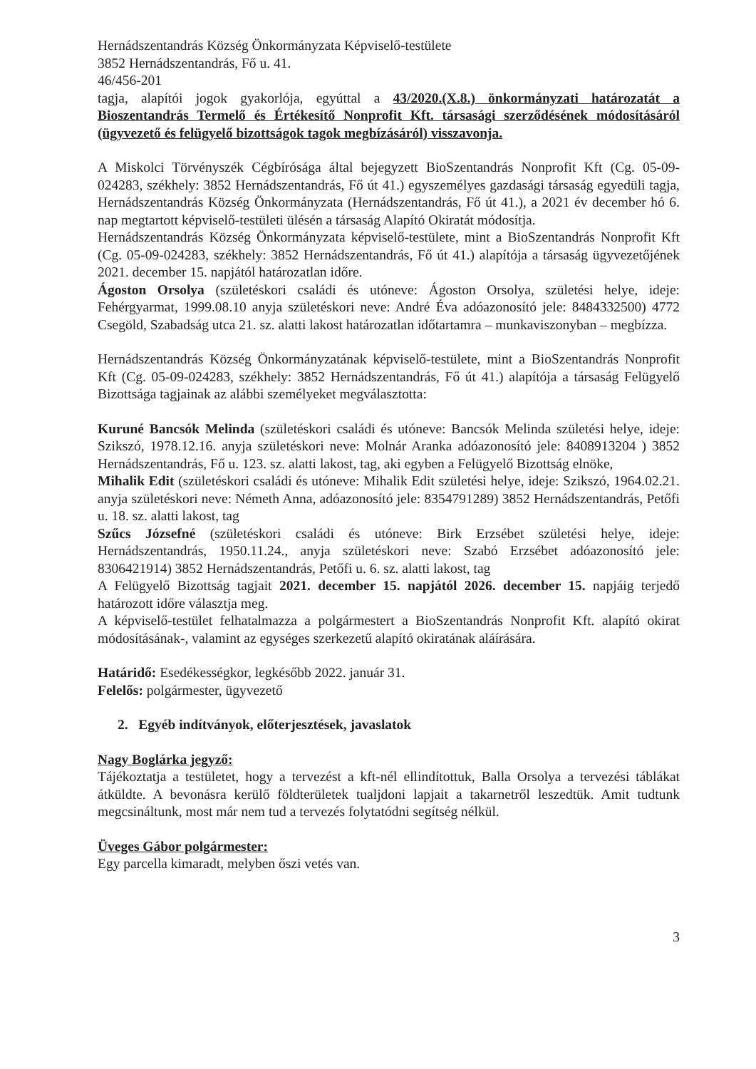Hernádszentandrás Község Önkormányzata Képviselő-testülete
3852 Hernádszentandrás, Fő u. 41.
46/456-201
tagja, alapítói jogok gyakorlója, egyúttal a 43/2020.(X.8.) önkormányzati határozatát a Bioszentandrás Termelő és Értékesítő Nonprofit Kft. társasági szerződésének módosításáról (ügyvezető és felügyelő bizottságok tagok megbízásáról) visszavonja.
A Miskolci Törvényszék Cégbírósága által bejegyzett BioSzentandrás Nonprofit Kft (Cg. 05-09-024283, székhely: 3852 Hernádszentandrás, Fő út 41.) egyszemélyes gazdasági társaság egyedüli tagja, Hernádszentandrás Község Önkormányzata (Hernádszentandrás, Fő út 41.), a 2021 év december hó 6. nap megtartott képviselő-testületi ülésén a társaság Alapító Okiratát módosítja.
Hernádszentandrás Község Önkormányzata képviselő-testülete, mint a BioSzentandrás Nonprofit Kft (Cg. 05-09-024283, székhely: 3852 Hernádszentandrás, Fő út 41.) alapítója a társaság ügyvezetőjének 2021. december 15. napjától határozatlan időre.
Ágoston Orsolya (születéskori családi és utóneve: Ágoston Orsolya, születési helye, ideje: Fehérgyarmat, 1999.08.10 anyja születéskori neve: André Éva adóazonosító jele: 8484332500) 4772 Csegöld, Szabadság utca 21. sz. alatti lakost határozatlan időtartamra – munkaviszonyban – megbízza.
Hernádszentandrás Község Önkormányzatának képviselő-testülete, mint a BioSzentandrás Nonprofit Kft (Cg. 05-09-024283, székhely: 3852 Hernádszentandrás, Fő út 41.) alapítója a társaság Felügyelő Bizottsága tagjainak az alábbi személyeket megválasztotta:
Kuruné Bancsók Melinda (születéskori családi és utóneve: Bancsók Melinda születési helye, ideje: Szikszó, 1978.12.16. anyja születéskori neve: Molnár Aranka adóazonosító jele: 8408913204 ) 3852 Hernádszentandrás, Fő u. 123. sz. alatti lakost, tag, aki egyben a Felügyelő Bizottság elnöke,
Mihalik Edit (születéskori családi és utóneve: Mihalik Edit születési helye, ideje: Szikszó, 1964.02.21. anyja születéskori neve: Németh Anna, adóazonosító jele: 8354791289) 3852 Hernádszentandrás, Petőfi u. 18. sz. alatti lakost, tag
Szűcs Józsefné (születéskori családi és utóneve: Birk Erzsébet születési helye, ideje: Hernádszentandrás, 1950.11.24., anyja születéskori neve: Szabó Erzsébet adóazonosító jele: 8306421914) 3852 Hernádszentandrás, Petőfi u. 6. sz. alatti lakost, tag
A Felügyelő Bizottság tagjait 2021. december 15. napjától 2026. december 15. napjáig terjedő határozott időre választja meg.
A képviselő-testület felhatalmazza a polgármestert a BioSzentandrás Nonprofit Kft. alapító okirat módosításának-, valamint az egységes szerkezetű alapító okiratának aláírására.
Határidő: Esedékességkor, legkésőbb 2022. január 31.
Felelős: polgármester, ügyvezető
2. Egyéb indítványok, előterjesztések, javaslatok
Nagy Boglárka jegyző:
Tájékoztatja a testületet, hogy a tervezést a kft-nél ellindítottuk, Balla Orsolya a tervezési táblákat átküldte. A bevonásra kerülő földterületek tualjdoni lapjait a takarnetről leszedtük. Amit tudtunk megcsináltunk, most már nem tud a tervezés folytatódni segítség nélkül.
Üveges Gábor polgármester:
Egy parcella kimaradt, melyben őszi vetés van.
3